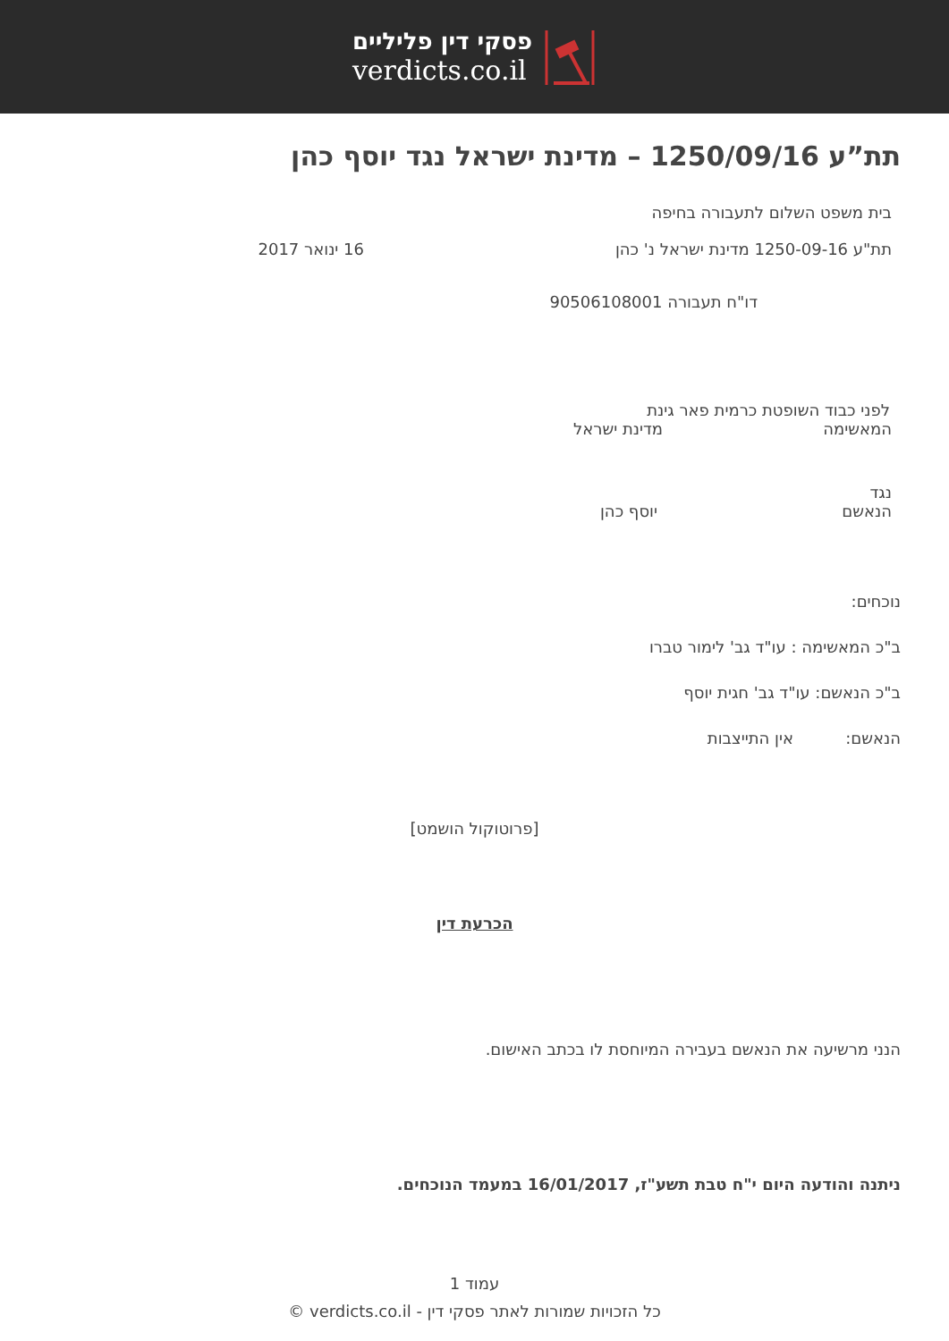פסקי דין פליליים
verdicts.co.il
תת”ע 1250/09/16 – מדינת ישראל נגד יוסף כהן
בית משפט השלום לתעבורה בחיפה
תת"ע 1250-09-16 מדינת ישראל נ' כהן 16 ינואר 2017
דו"ח תעבורה 90506108001
לפני כבוד השופטת כרמית פאר גינת
המאשימה מדינת ישראל
נגד
הנאשם יוסף כהן
נוכחים:
ב"כ המאשימה : עו"ד גב' לימור טברו
ב"כ הנאשם: עו"ד גב' חגית יוסף
הנאשם: אין התייצבות
[פרוטוקול הושמט]
הכרעת דין
הנני מרשיעה את הנאשם בעבירה המיוחסת לו בכתב האישום.
ניתנה והודעה היום י"ח טבת תשע"ז, 16/01/2017 במעמד הנוכחים.
עמוד 1
כל הזכויות שמורות לאתר פסקי דין - verdicts.co.il ©